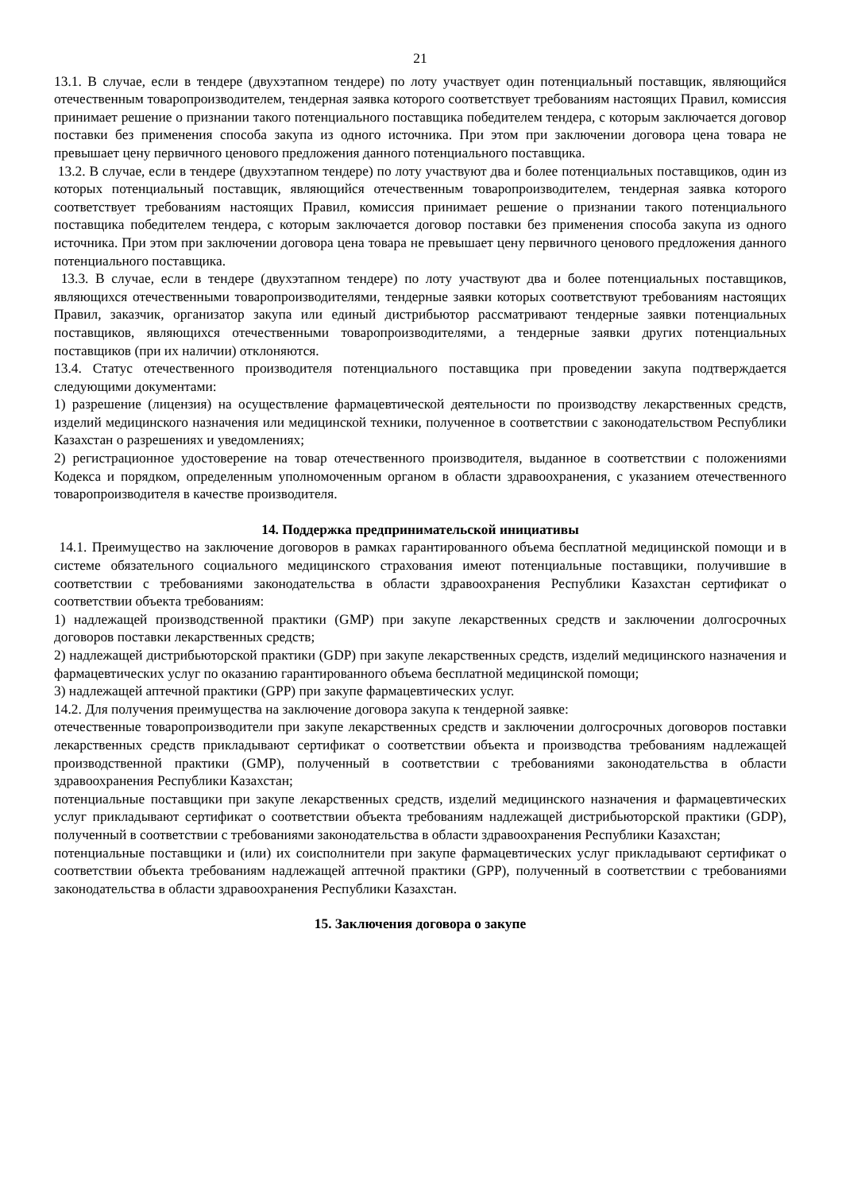21
13.1. В случае, если в тендере (двухэтапном тендере) по лоту участвует один потенциальный поставщик, являющийся отечественным товаропроизводителем, тендерная заявка которого соответствует требованиям настоящих Правил, комиссия принимает решение о признании такого потенциального поставщика победителем тендера, с которым заключается договор поставки без применения способа закупа из одного источника. При этом при заключении договора цена товара не превышает цену первичного ценового предложения данного потенциального поставщика.
13.2. В случае, если в тендере (двухэтапном тендере) по лоту участвуют два и более потенциальных поставщиков, один из которых потенциальный поставщик, являющийся отечественным товаропроизводителем, тендерная заявка которого соответствует требованиям настоящих Правил, комиссия принимает решение о признании такого потенциального поставщика победителем тендера, с которым заключается договор поставки без применения способа закупа из одного источника. При этом при заключении договора цена товара не превышает цену первичного ценового предложения данного потенциального поставщика.
13.3. В случае, если в тендере (двухэтапном тендере) по лоту участвуют два и более потенциальных поставщиков, являющихся отечественными товаропроизводителями, тендерные заявки которых соответствуют требованиям настоящих Правил, заказчик, организатор закупа или единый дистрибьютор рассматривают тендерные заявки потенциальных поставщиков, являющихся отечественными товаропроизводителями, а тендерные заявки других потенциальных поставщиков (при их наличии) отклоняются.
13.4. Статус отечественного производителя потенциального поставщика при проведении закупа подтверждается следующими документами:
1) разрешение (лицензия) на осуществление фармацевтической деятельности по производству лекарственных средств, изделий медицинского назначения или медицинской техники, полученное в соответствии с законодательством Республики Казахстан о разрешениях и уведомлениях;
2) регистрационное удостоверение на товар отечественного производителя, выданное в соответствии с положениями Кодекса и порядком, определенным уполномоченным органом в области здравоохранения, с указанием отечественного товаропроизводителя в качестве производителя.
14. Поддержка предпринимательской инициативы
14.1. Преимущество на заключение договоров в рамках гарантированного объема бесплатной медицинской помощи и в системе обязательного социального медицинского страхования имеют потенциальные поставщики, получившие в соответствии с требованиями законодательства в области здравоохранения Республики Казахстан сертификат о соответствии объекта требованиям:
1) надлежащей производственной практики (GMP) при закупе лекарственных средств и заключении долгосрочных договоров поставки лекарственных средств;
2) надлежащей дистрибьюторской практики (GDP) при закупе лекарственных средств, изделий медицинского назначения и фармацевтических услуг по оказанию гарантированного объема бесплатной медицинской помощи;
3) надлежащей аптечной практики (GPP) при закупе фармацевтических услуг.
14.2. Для получения преимущества на заключение договора закупа к тендерной заявке:
отечественные товаропроизводители при закупе лекарственных средств и заключении долгосрочных договоров поставки лекарственных средств прикладывают сертификат о соответствии объекта и производства требованиям надлежащей производственной практики (GMP), полученный в соответствии с требованиями законодательства в области здравоохранения Республики Казахстан;
потенциальные поставщики при закупе лекарственных средств, изделий медицинского назначения и фармацевтических услуг прикладывают сертификат о соответствии объекта требованиям надлежащей дистрибьюторской практики (GDP), полученный в соответствии с требованиями законодательства в области здравоохранения Республики Казахстан;
потенциальные поставщики и (или) их соисполнители при закупе фармацевтических услуг прикладывают сертификат о соответствии объекта требованиям надлежащей аптечной практики (GPP), полученный в соответствии с требованиями законодательства в области здравоохранения Республики Казахстан.
15. Заключения договора о закупе